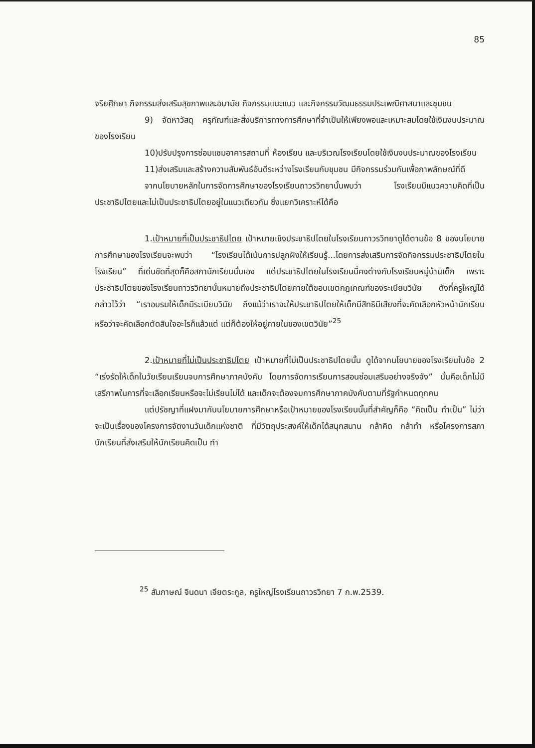85
จริยศึกษา กิจกรรมส่งเสริมสุขภาพและอนามัย กิจกรรมแนะแนว และกิจกรรมวัฒนธรรมประเพณีศาสนาและชุมชน
9) จัดหาวัสดุ ครุภัณฑ์และสิ่งบริการทางการศึกษาที่จำเป็นให้เพียงพอและเหมาะสมโดยใช้เงินงบประมาณของโรงเรียน
10)ปรับปรุงการซ่อมแซมอาคารสถานที่ ห้องเรียน และบริเวณโรงเรียนโดยใช้เงินงบประมาณของโรงเรียน
11)ส่งเสริมและสร้างความสัมพันธ์อันดีระหว่างโรงเรียนกับชุมชน มีกิจกรรมร่วมกันเพื่อภาพลักษณ์ที่ดี
จากนโยบายหลักในการจัดการศึกษาของโรงเรียนถาวรวิทยานั้นพบว่า โรงเรียนมีแนวความคิดที่เป็นประชาธิปไตยและไม่เป็นประชาธิปไตยอยู่ในแนวเดียวกัน ซึ่งแยกวิเคราะห์ได้คือ
1.เป้าหมายที่เป็นประชาธิปไตย เป้าหมายเชิงประชาธิปไตยในโรงเรียนถาวรวิทยาดูได้ตามข้อ 8 ของนโยบายการศึกษาของโรงเรียนจะพบว่า “โรงเรียนได้เน้นการปลูกฝังให้เรียนรู้...โดยการส่งเสริมการจัดกิจกรรมประชาธิปไตยในโรงเรียน” ที่เด่นชัดที่สุดก็คือสภานักเรียนนั่นเอง แต่ประชาธิปไตยในโรงเรียนนี้คงต่างกับโรงเรียนหมู่บ้านเด็ก เพราะประชาธิปไตยของโรงเรียนถาวรวิทยานั้นหมายถึงประชาธิปไตยภายใต้ขอบเขตกฎเกณฑ์ของระเบียบวินัย ดังที่ครูใหญ่ได้กล่าวไว้ว่า “เราอบรมให้เด็กมีระเบียบวินัย ถึงแม้ว่าเราจะให้ประชาธิปไตยให้เด็กมีสิทธิมีเสียงที่จะคัดเลือกหัวหน้านักเรียน หรือว่าจะคัดเลือกตัดสินใจอะไรก็แล้วแต่ แต่ก็ต้องให้อยู่ภายในของเขตวินัย”<sup>25</sup>
2.เป้าหมายที่ไม่เป็นประชาธิปไตย เป้าหมายที่ไม่เป็นประชาธิปไตยนั้น ดูได้จากนโยบายของโรงเรียนในข้อ 2 “เร่งรัดให้เด็กในวัยเรียนเรียนจบการศึกษาภาคบังคับ โดยการจัดการเรียนการสอนซ่อมเสริมอย่างจริงจัง” นั่นคือเด็กไม่มีเสรีภาพในการที่จะเลือกเรียนหรือจะไม่เรียนไม่ได้ และเด็กจะต้องจบการศึกษาภาคบังคับตามที่รัฐกำหนดทุกคน
แต่ปรัชญาที่แฝงมากับนโยบายการศึกษาหรือเป้าหมายของโรงเรียนนั้นที่สำคัญก็คือ “คิดเป็น ทำเป็น” ไม่ว่าจะเป็นเรื่องของโครงการจัดงานวันเด็กแห่งชาติ ที่มีวัตถุประสงค์ให้เด็กได้สนุกสนาน กล้าคิด กล้าทำ หรือโครงการสภานักเรียนที่ส่งเสริมให้นักเรียนคิดเป็น ทำ
<sup>25</sup> สัมภาษณ์ จินดนา เจียตระกูล, ครูใหญ่โรงเรียนถาวรวิทยา 7 ก.พ.2539.